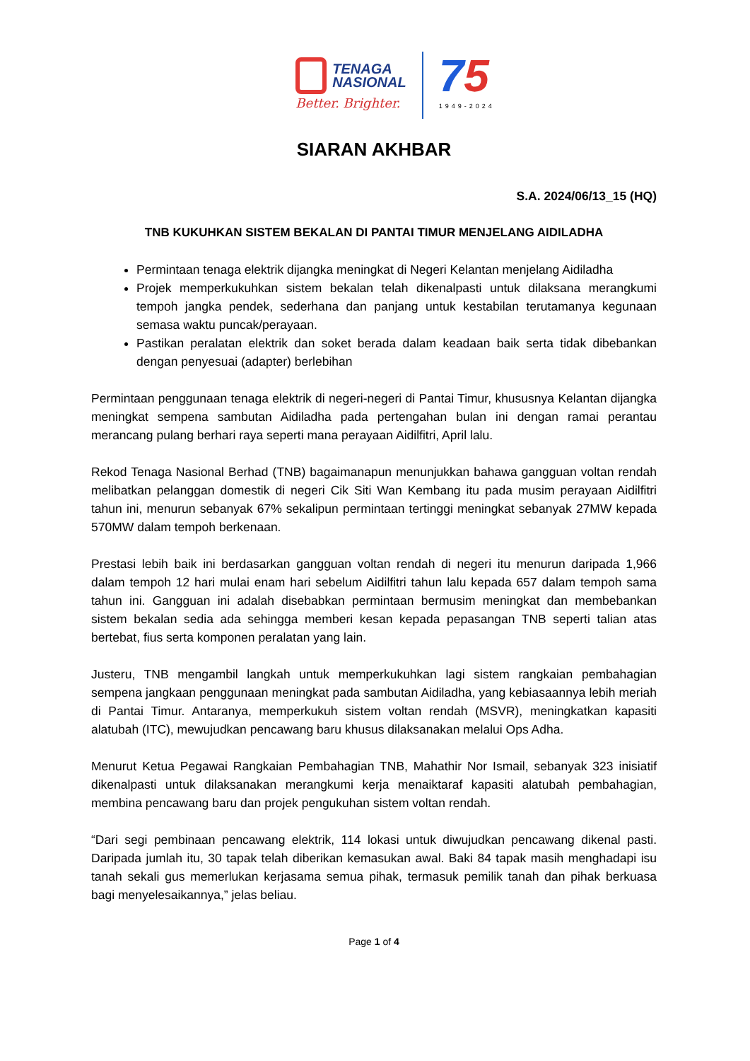TENAGA
NASIONAL
Better. Brighter.
75
1949-2024
SIARAN AKHBAR
S.A. 2024/06/13_15 (HQ)
TNB KUKUHKAN SISTEM BEKALAN DI PANTAI TIMUR MENJELANG AIDILADHA
Permintaan tenaga elektrik dijangka meningkat di Negeri Kelantan menjelang Aidiladha
Projek memperkukuhkan sistem bekalan telah dikenalpasti untuk dilaksana merangkumi tempoh jangka pendek, sederhana dan panjang untuk kestabilan terutamanya kegunaan semasa waktu puncak/perayaan.
Pastikan peralatan elektrik dan soket berada dalam keadaan baik serta tidak dibebankan dengan penyesuai (adapter) berlebihan
Permintaan penggunaan tenaga elektrik di negeri-negeri di Pantai Timur, khususnya Kelantan dijangka meningkat sempena sambutan Aidiladha pada pertengahan bulan ini dengan ramai perantau merancang pulang berhari raya seperti mana perayaan Aidilfitri, April lalu.
Rekod Tenaga Nasional Berhad (TNB) bagaimanapun menunjukkan bahawa gangguan voltan rendah melibatkan pelanggan domestik di negeri Cik Siti Wan Kembang itu pada musim perayaan Aidilfitri tahun ini, menurun sebanyak 67% sekalipun permintaan tertinggi meningkat sebanyak 27MW kepada 570MW dalam tempoh berkenaan.
Prestasi lebih baik ini berdasarkan gangguan voltan rendah di negeri itu menurun daripada 1,966 dalam tempoh 12 hari mulai enam hari sebelum Aidilfitri tahun lalu kepada 657 dalam tempoh sama tahun ini. Gangguan ini adalah disebabkan permintaan bermusim meningkat dan membebankan sistem bekalan sedia ada sehingga memberi kesan kepada pepasangan TNB seperti talian atas bertebat, fius serta komponen peralatan yang lain.
Justeru, TNB mengambil langkah untuk memperkukuhkan lagi sistem rangkaian pembahagian sempena jangkaan penggunaan meningkat pada sambutan Aidiladha, yang kebiasaannya lebih meriah di Pantai Timur. Antaranya, memperkukuh sistem voltan rendah (MSVR), meningkatkan kapasiti alatubah (ITC), mewujudkan pencawang baru khusus dilaksanakan melalui Ops Adha.
Menurut Ketua Pegawai Rangkaian Pembahagian TNB, Mahathir Nor Ismail, sebanyak 323 inisiatif dikenalpasti untuk dilaksanakan merangkumi kerja menaiktaraf kapasiti alatubah pembahagian, membina pencawang baru dan projek pengukuhan sistem voltan rendah.
“Dari segi pembinaan pencawang elektrik, 114 lokasi untuk diwujudkan pencawang dikenal pasti. Daripada jumlah itu, 30 tapak telah diberikan kemasukan awal. Baki 84 tapak masih menghadapi isu tanah sekali gus memerlukan kerjasama semua pihak, termasuk pemilik tanah dan pihak berkuasa bagi menyelesaikannya,” jelas beliau.
Page 1 of 4